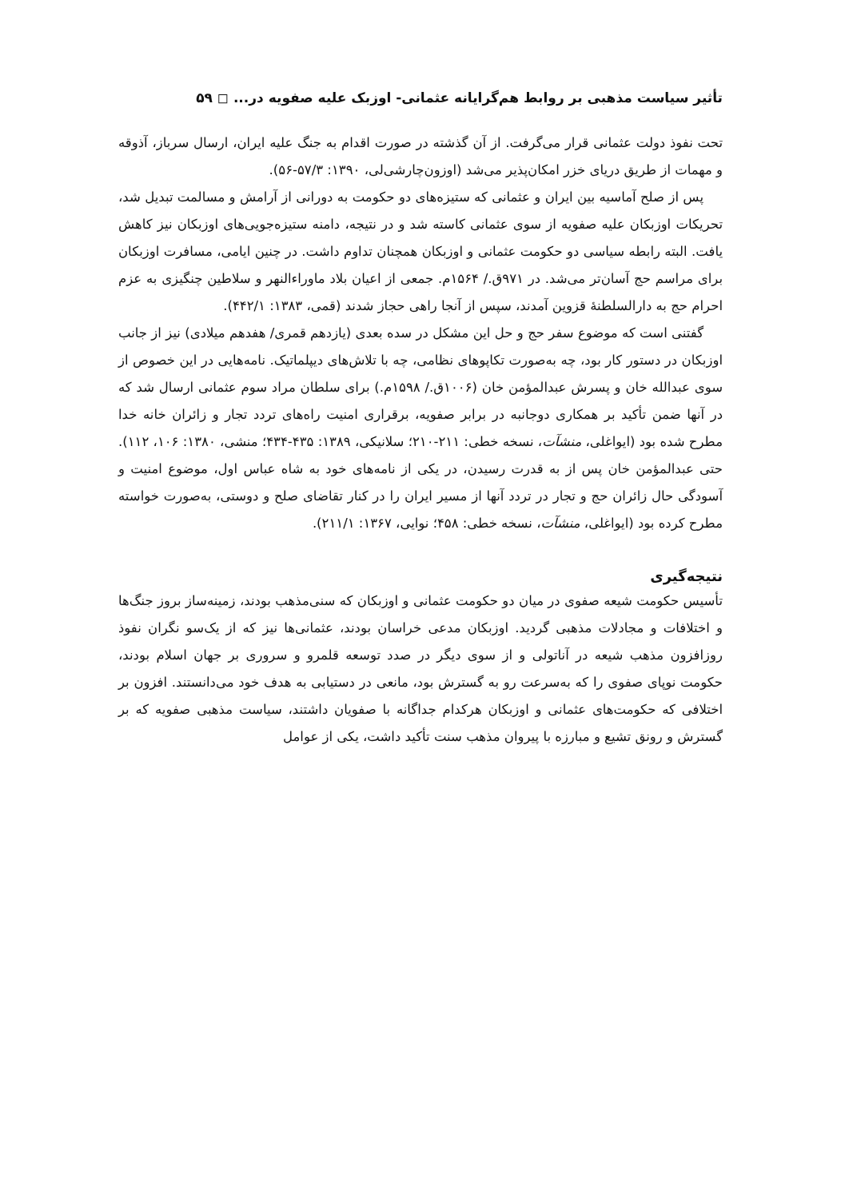تأثیر سیاست مذهبی بر روابط هم‌گرایانه عثمانی- اوزبک علیه صفویه در... ◻ ۵۹
تحت نفوذ دولت عثمانی قرار می‌گرفت. از آن گذشته در صورت اقدام به جنگ علیه ایران، ارسال سرباز، آذوقه و مهمات از طریق دریای خزر امکان‌پذیر می‌شد (اوزون‌چارشی‌لی، ۱۳۹۰: ۵۷/۳-۵۶).
پس از صلح آماسیه بین ایران و عثمانی که ستیزه‌های دو حکومت به دورانی از آرامش و مسالمت تبدیل شد، تحریکات اوزبکان علیه صفویه از سوی عثمانی کاسته شد و در نتیجه، دامنه ستیزه‌جویی‌های اوزبکان نیز کاهش یافت. البته رابطه سیاسی دو حکومت عثمانی و اوزبکان همچنان تداوم داشت. در چنین ایامی، مسافرت اوزبکان برای مراسم حج آسان‌تر می‌شد. در ۹۷۱ق./ ۱۵۶۴م. جمعی از اعیان بلاد ماوراءالنهر و سلاطین چنگیزی به عزم احرام حج به دارالسلطنهٔ قزوین آمدند، سپس از آنجا راهی حجاز شدند (قمی، ۱۳۸۳: ۴۴۲/۱).
گفتنی است که موضوع سفر حج و حل این مشکل در سده بعدی (یازدهم قمری/ هفدهم میلادی) نیز از جانب اوزبکان در دستور کار بود، چه به‌صورت تکاپوهای نظامی، چه با تلاش‌های دیپلماتیک. نامه‌هایی در این خصوص از سوی عبدالله خان و پسرش عبدالمؤمن خان (۱۰۰۶ق./ ۱۵۹۸م.) برای سلطان مراد سوم عثمانی ارسال شد که در آنها ضمن تأکید بر همکاری دوجانبه در برابر صفویه، برقراری امنیت راه‌های تردد تجار و زائران خانه خدا مطرح شده بود (ایواغلی، منشآت، نسخه خطی: ۲۱۱-۲۱۰؛ سلانیکی، ۱۳۸۹: ۴۳۵-۴۳۴؛ منشی، ۱۳۸۰: ۱۰۶، ۱۱۲). حتی عبدالمؤمن خان پس از به قدرت رسیدن، در یکی از نامه‌های خود به شاه عباس اول، موضوع امنیت و آسودگی حال زائران حج و تجار در تردد آنها از مسیر ایران را در کنار تقاضای صلح و دوستی، به‌صورت خواسته مطرح کرده بود (ایواغلی، منشآت، نسخه خطی: ۴۵۸؛ نوایی، ۱۳۶۷: ۲۱۱/۱).
نتیجه‌گیری
تأسیس حکومت شیعه صفوی در میان دو حکومت عثمانی و اوزبکان که سنی‌مذهب بودند، زمینه‌ساز بروز جنگ‌ها و اختلافات و مجادلات مذهبی گردید. اوزبکان مدعی خراسان بودند، عثمانی‌ها نیز که از یک‌سو نگران نفوذ روزافزون مذهب شیعه در آناتولی و از سوی دیگر در صدد توسعه قلمرو و سروری بر جهان اسلام بودند، حکومت نوپای صفوی را که به‌سرعت رو به گسترش بود، مانعی در دستیابی به هدف خود می‌دانستند. افزون بر اختلافی که حکومت‌های عثمانی و اوزبکان هرکدام جداگانه با صفویان داشتند، سیاست مذهبی صفویه که بر گسترش و رونق تشیع و مبارزه با پیروان مذهب سنت تأکید داشت، یکی از عوامل